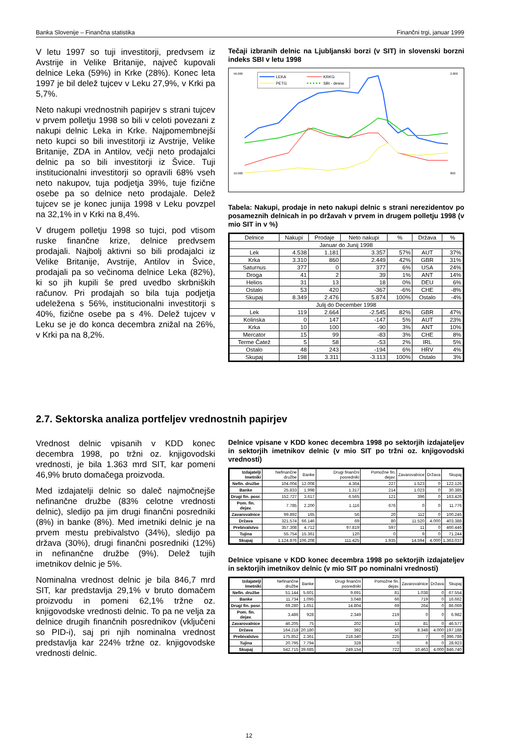Banka Slovenije – Finančna statistika Finančni trgi, januar 1999
V letu 1997 so tuji investitorji, predvsem iz Avstrije in Velike Britanije, največ kupovali delnice Leka (59%) in Krke (28%). Konec leta 1997 je bil delež tujcev v Leku 27,9%, v Krki pa 5,7%.
Neto nakupi vrednostnih papirjev s strani tujcev v prvem polletju 1998 so bili v celoti povezani z nakupi delnic Leka in Krke. Najpomembnejši neto kupci so bili investitorji iz Avstrije, Velike Britanije, ZDA in Antilov, večji neto prodajalci delnic pa so bili investitorji iz Švice. Tuji institucionalni investitorji so opravili 68% vseh neto nakupov, tuja podjetja 39%, tuje fizične osebe pa so delnice neto prodajale. Delež tujcev se je konec junija 1998 v Leku povzpel na 32,1% in v Krki na 8,4%.
V drugem polletju 1998 so tujci, pod vtisom ruske finančne krize, delnice predvsem prodajali. Najbolj aktivni so bili prodajalci iz Velike Britanije, Avstrije, Antilov in Švice, prodajali pa so večinoma delnice Leka (82%), ki so jih kupili še pred uvedbo skrbniških računov. Pri prodajah so bila tuja podjetja udeležena s 56%, institucionalni investitorji s 40%, fizične osebe pa s 4%. Delež tujcev v Leku se je do konca decembra znižal na 26%, v Krki pa na 8,2%.
Tečaji izbranih delnic na Ljubljanski borzi (v SIT) in slovenski borzni indeks SBI v letu 1998
LEKA
KRKG
PETG
SBI - desno
56.000
16.000
2.800
800
Tabela: Nakupi, prodaje in neto nakupi delnic s strani nerezidentov po posameznih delnicah in po državah v prvem in drugem polletju 1998 (v mio SIT in v %)
| Delnice | Nakupi | Prodaje | Neto nakupi | % | Država | % |
| --- | --- | --- | --- | --- | --- | --- |
| Januar do Junij 1998 | | | | | | |
| Lek | 4.538 | 1.181 | 3.357 | 57% | AUT | 37% |
| Krka | 3.310 | 860 | 2.449 | 42% | GBR | 31% |
| Saturnus | 377 | 0 | 377 | 6% | USA | 24% |
| Droga | 41 | 2 | 39 | 1% | ANT | 14% |
| Helios | 31 | 13 | 18 | 0% | DEU | 6% |
| Ostalo | 53 | 420 | -367 | -6% | CHE | -8% |
| Skupaj | 8.349 | 2.476 | 5.874 | 100% | Ostalo | -4% |
| Julij do December 1998 | | | | | | |
| Lek | 119 | 2.664 | -2.545 | 82% | GBR | 47% |
| Kolinska | 0 | 147 | -147 | 5% | AUT | 23% |
| Krka | 10 | 100 | -90 | 3% | ANT | 10% |
| Mercator | 15 | 99 | -83 | 3% | CHE | 8% |
| Terme Čatež | 5 | 58 | -53 | 2% | IRL | 5% |
| Ostalo | 48 | 243 | -194 | 6% | HRV | 4% |
| Skupaj | 198 | 3.311 | -3.113 | 100% | Ostalo | 3% |
2.7. Sektorska analiza portfeljev vrednostnih papirjev
Vrednost delnic vpisanih v KDD konec decembra 1998, po tržni oz. knjigovodski vrednosti, je bila 1.363 mrd SIT, kar pomeni 46,9% bruto domačega proizvoda.
Med izdajatelji delnic so daleč najmočnejše nefinančne družbe (83% celotne vrednosti delnic), sledijo pa jim drugi finančni posredniki (8%) in banke (8%). Med imetniki delnic je na prvem mestu prebivalstvo (34%), sledijo pa država (30%), drugi finančni posredniki (12%) in nefinančne družbe (9%). Delež tujih imetnikov delnic je 5%.
Nominalna vrednost delnic je bila 846,7 mrd SIT, kar predstavlja 29,1% v bruto domačem proizvodu in pomeni 62,1% tržne oz. knjigovodske vrednosti delnic. To pa ne velja za delnice drugih finančnih posrednikov (vključeni so PID-i), saj pri njih nominalna vrednost predstavlja kar 224% tržne oz. knjigovodske vrednosti delnic.
Delnice vpisane v KDD konec decembra 1998 po sektorjih izdajateljev in sektorjih imetnikov delnic (v mio SIT po tržni oz. knjigovodski vrednosti)
| Izdajatelji Imetniki | Nefinančne družbe | Banke | Drugi finančni posredniki | Pomožne fin. dejav. | Zavarovalnice | Država | Skupaj |
| --- | --- | --- | --- | --- | --- | --- | --- |
| Nefin. družbe | 104.004 | 12.008 | 4.364 | 227 | 1.523 | 0 | 122.126 |
| Banke | 25.833 | 1.998 | 1.317 | 214 | 1.023 | 0 | 30.385 |
| Drugi fin. posr. | 152.727 | 3.617 | 6.565 | 121 | 396 | 0 | 163.426 |
| Pom. fin. dejav. | 7.785 | 2.200 | 1.116 | 676 | 0 | 0 | 11.776 |
| Zavarovalnice | 99.892 | 165 | 56 | 20 | 112 | 0 | 100.245 |
| Država | 321.574 | 66.146 | 69 | 80 | 11.520 | 4.000 | 403.388 |
| Prebivalstvo | 357.308 | 4.712 | 97.819 | 597 | 11 | 0 | 460.446 |
| Tujina | 55.754 | 15.361 | 120 | 0 | 9 | 0 | 71.244 |
| Skupaj | 1.124.876 | 106.208 | 111.425 | 1.935 | 14.594 | 4.000 | 1.363.037 |
Delnice vpisane v KDD konec decembra 1998 po sektorjih izdajateljev in sektorjih imetnikov delnic (v mio SIT po nominalni vrednosti)
| Izdajatelji Imetniki | Nefinančne družbe | Banke | Drugi finančni posredniki | Pomožne fin. dejav. | Zavarovalnice | Država | Skupaj |
| --- | --- | --- | --- | --- | --- | --- | --- |
| Nefin. družbe | 51.144 | 5.601 | 9.691 | 81 | 1.038 | 0 | 67.554 |
| Banke | 11.734 | 1.095 | 3.048 | 66 | 719 | 0 | 16.662 |
| Drugi fin. posr. | 69.280 | 1.651 | 14.804 | 69 | 264 | 0 | 86.069 |
| Pom. fin. dejav. | 3.486 | 928 | 2.349 | 219 | 0 | 0 | 6.982 |
| Zavarovalnice | 46.205 | 75 | 202 | 13 | 81 | 0 | 46.577 |
| Država | 164.218 | 20.180 | 392 | 50 | 8.348 | 4.000 | 197.188 |
| Prebivalstvo | 175.852 | 2.361 | 218.340 | 225 | 7 | 0 | 396.786 |
| Tujina | 20.795 | 7.794 | 328 | 0 | 6 | 0 | 28.923 |
| Skupaj | 542.715 | 39.685 | 249.154 | 722 | 10.463 | 4.000 | 846.740 |
12